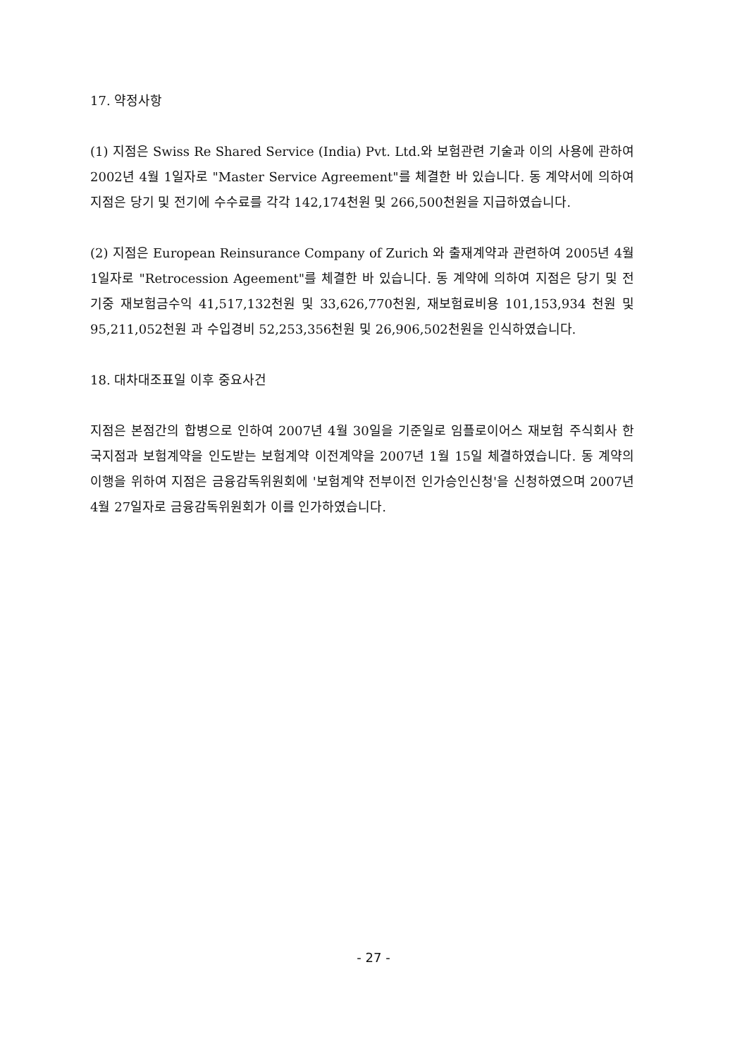17. 약정사항
(1) 지점은 Swiss Re Shared Service (India) Pvt. Ltd.와 보험관련 기술과 이의 사용에 관하여 2002년 4월 1일자로 "Master Service Agreement"를 체결한 바 있습니다. 동 계약서에 의하여 지점은 당기 및 전기에 수수료를 각각 142,174천원 및 266,500천원을 지급하였습니다.
(2) 지점은 European Reinsurance Company of Zurich 와 출재계약과 관련하여 2005년 4월 1일자로 "Retrocession Ageement"를 체결한 바 있습니다. 동 계약에 의하여 지점은 당기 및 전기중 재보험금수익 41,517,132천원 및 33,626,770천원, 재보험료비용 101,153,934 천원 및 95,211,052천원 과 수입경비 52,253,356천원 및 26,906,502천원을 인식하였습니다.
18. 대차대조표일 이후 중요사건
지점은 본점간의 합병으로 인하여 2007년 4월 30일을 기준일로 임플로이어스 재보험 주식회사 한국지점과 보험계약을 인도받는 보험계약 이전계약을 2007년 1월 15일 체결하였습니다. 동 계약의 이행을 위하여 지점은 금융감독위원회에 '보험계약 전부이전 인가승인신청'을 신청하였으며 2007년 4월 27일자로 금융감독위원회가 이를 인가하였습니다.
- 27 -